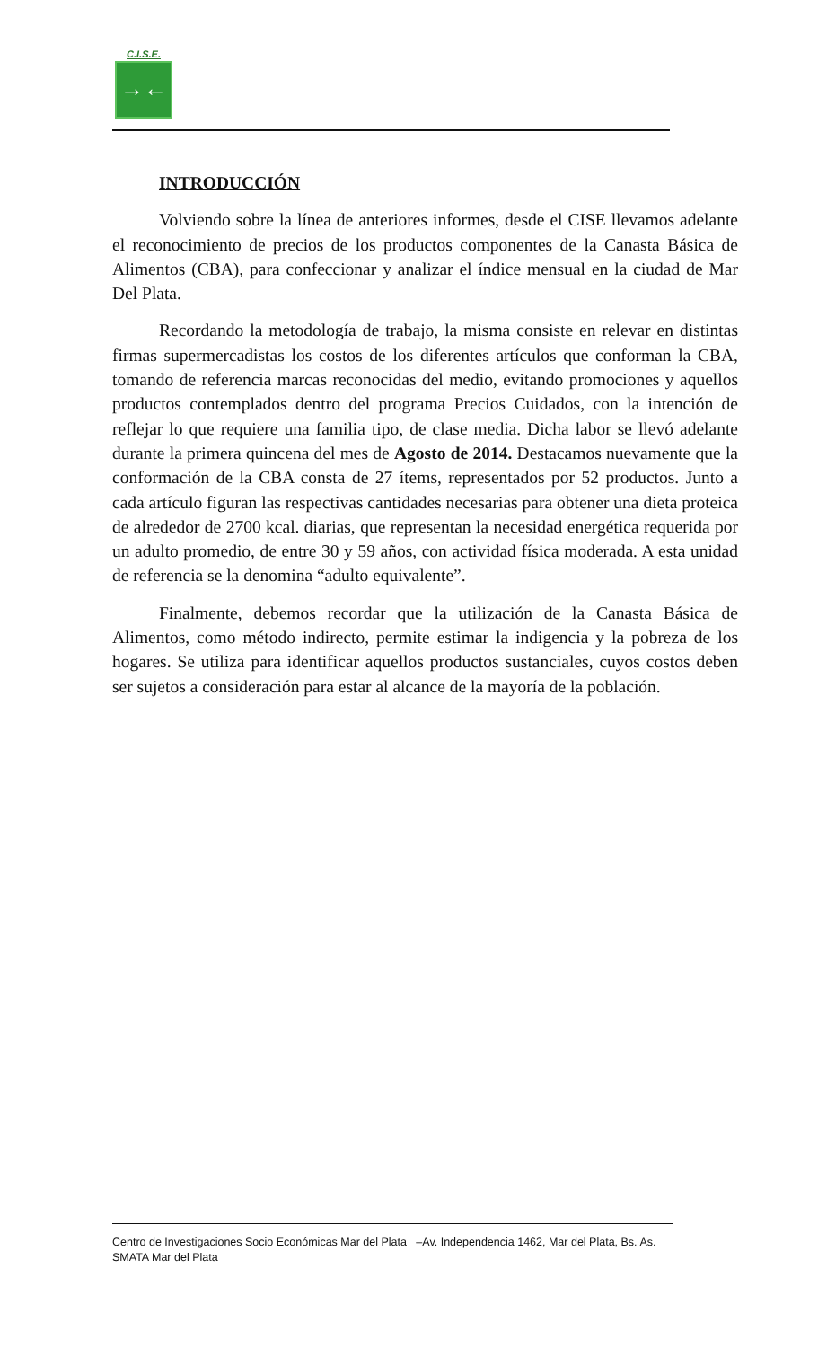C.I.S.E.
→←
INTRODUCCIÓN
Volviendo sobre la línea de anteriores informes, desde el CISE llevamos adelante el reconocimiento de precios de los productos componentes de la Canasta Básica de Alimentos (CBA), para confeccionar y analizar el índice mensual en la ciudad de Mar Del Plata.
Recordando la metodología de trabajo, la misma consiste en relevar en distintas firmas supermercadistas los costos de los diferentes artículos que conforman la CBA, tomando de referencia marcas reconocidas del medio, evitando promociones y aquellos productos contemplados dentro del programa Precios Cuidados, con la intención de reflejar lo que requiere una familia tipo, de clase media. Dicha labor se llevó adelante durante la primera quincena del mes de Agosto de 2014. Destacamos nuevamente que la conformación de la CBA consta de 27 ítems, representados por 52 productos. Junto a cada artículo figuran las respectivas cantidades necesarias para obtener una dieta proteica de alrededor de 2700 kcal. diarias, que representan la necesidad energética requerida por un adulto promedio, de entre 30 y 59 años, con actividad física moderada. A esta unidad de referencia se la denomina “adulto equivalente”.
Finalmente, debemos recordar que la utilización de la Canasta Básica de Alimentos, como método indirecto, permite estimar la indigencia y la pobreza de los hogares. Se utiliza para identificar aquellos productos sustanciales, cuyos costos deben ser sujetos a consideración para estar al alcance de la mayoría de la población.
Centro de Investigaciones Socio Económicas Mar del Plata –Av. Independencia 1462, Mar del Plata, Bs. As.
SMATA Mar del Plata